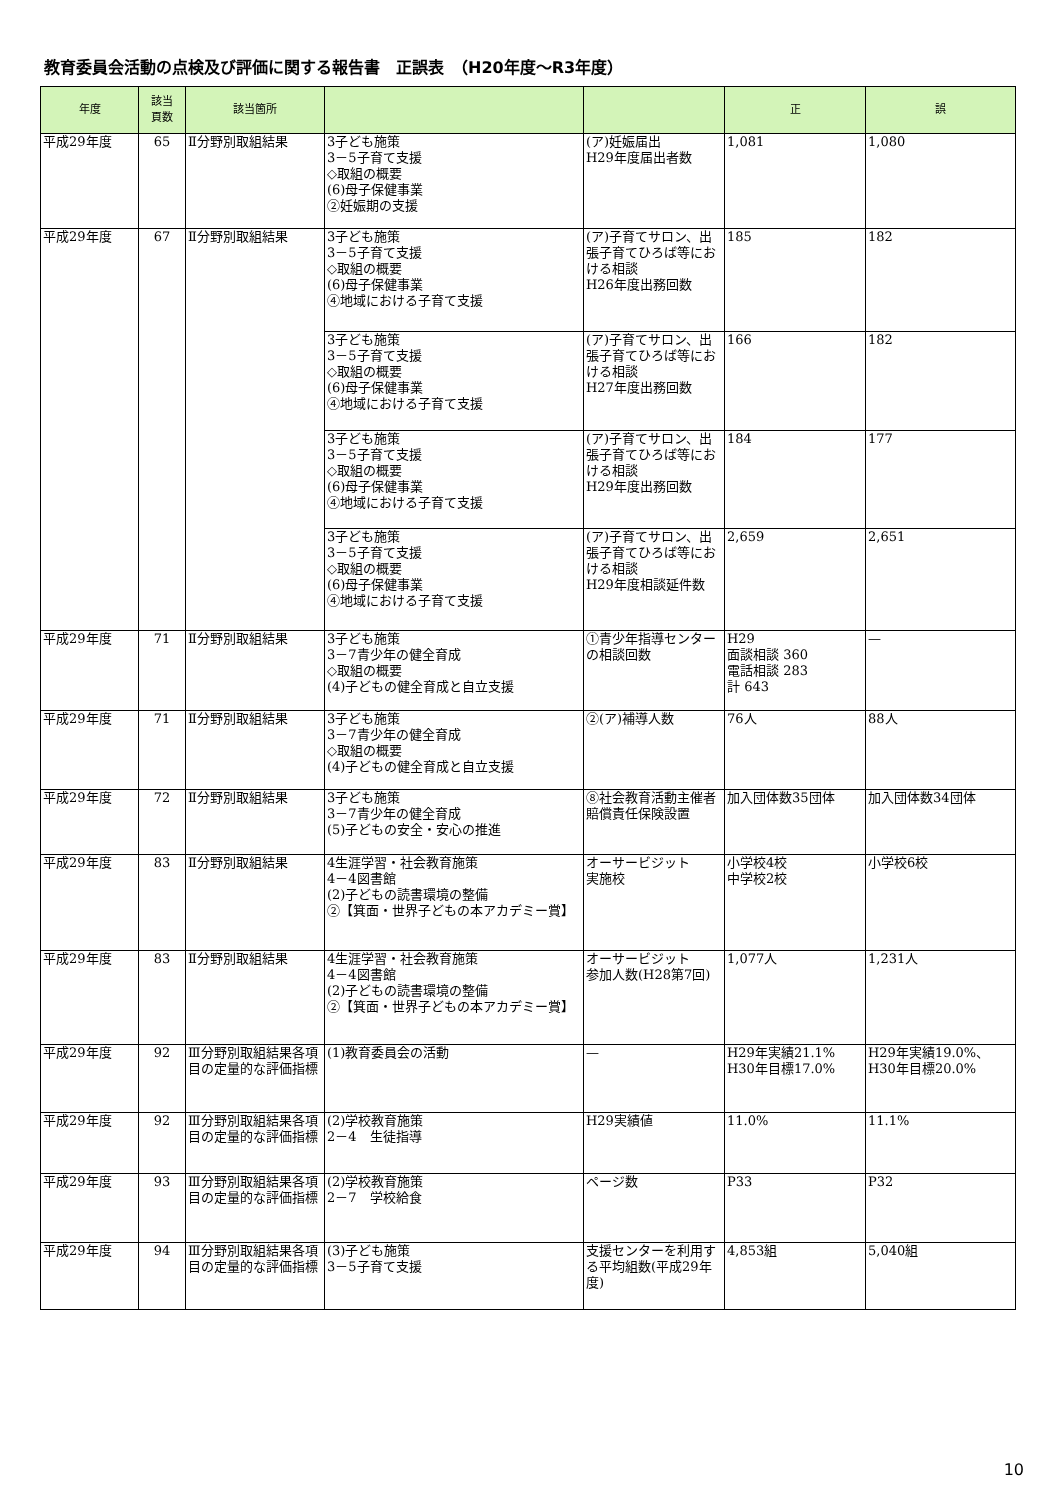教育委員会活動の点検及び評価に関する報告書　正誤表　（H20年度～R3年度）
| 年度 | 該当 頁数 | 該当箇所 | | | 正 | 誤 |
| --- | --- | --- | --- | --- | --- | --- |
| 平成29年度 | 65 | Ⅱ分野別取組結果 | 3子ども施策 3－5子育て支援 ◇取組の概要 (6)母子保健事業 ②妊娠期の支援 | (ア)妊娠届出 H29年度届出者数 | 1,081 | 1,080 |
| 平成29年度 | 67 | Ⅱ分野別取組結果 | 3子ども施策 3－5子育て支援 ◇取組の概要 (6)母子保健事業 ④地域における子育て支援 | (ア)子育てサロン、出張子育てひろば等における相談 H26年度出務回数 | 185 | 182 |
| | | | 3子ども施策 3－5子育て支援 ◇取組の概要 (6)母子保健事業 ④地域における子育て支援 | (ア)子育てサロン、出張子育てひろば等における相談 H27年度出務回数 | 166 | 182 |
| | | | 3子ども施策 3－5子育て支援 ◇取組の概要 (6)母子保健事業 ④地域における子育て支援 | (ア)子育てサロン、出張子育てひろば等における相談 H29年度出務回数 | 184 | 177 |
| | | | 3子ども施策 3－5子育て支援 ◇取組の概要 (6)母子保健事業 ④地域における子育て支援 | (ア)子育てサロン、出張子育てひろば等における相談 H29年度相談延件数 | 2,659 | 2,651 |
| 平成29年度 | 71 | Ⅱ分野別取組結果 | 3子ども施策 3－7青少年の健全育成 ◇取組の概要 (4)子どもの健全育成と自立支援 | ①青少年指導センターの相談回数 | H29 面談相談 360 電話相談 283 計 643 | — |
| 平成29年度 | 71 | Ⅱ分野別取組結果 | 3子ども施策 3－7青少年の健全育成 ◇取組の概要 (4)子どもの健全育成と自立支援 | ②(ア)補導人数 | 76人 | 88人 |
| 平成29年度 | 72 | Ⅱ分野別取組結果 | 3子ども施策 3－7青少年の健全育成 (5)子どもの安全・安心の推進 | ⑧社会教育活動主催者賠償責任保険設置 | 加入団体数35団体 | 加入団体数34団体 |
| 平成29年度 | 83 | Ⅱ分野別取組結果 | 4生涯学習・社会教育施策 4－4図書館 (2)子どもの読書環境の整備 ②【箕面・世界子どもの本アカデミー賞】 | オーサービジット 実施校 | 小学校4校 中学校2校 | 小学校6校 |
| 平成29年度 | 83 | Ⅱ分野別取組結果 | 4生涯学習・社会教育施策 4－4図書館 (2)子どもの読書環境の整備 ②【箕面・世界子どもの本アカデミー賞】 | オーサービジット 参加人数(H28第7回) | 1,077人 | 1,231人 |
| 平成29年度 | 92 | Ⅲ分野別取組結果各項目の定量的な評価指標 | (1)教育委員会の活動 | — | H29年実績21.1% H30年目標17.0% | H29年実績19.0%、 H30年目標20.0% |
| 平成29年度 | 92 | Ⅲ分野別取組結果各項目の定量的な評価指標 | (2)学校教育施策 2－4 生徒指導 | H29実績値 | 11.0% | 11.1% |
| 平成29年度 | 93 | Ⅲ分野別取組結果各項目の定量的な評価指標 | (2)学校教育施策 2－7 学校給食 | ページ数 | P33 | P32 |
| 平成29年度 | 94 | Ⅲ分野別取組結果各項目の定量的な評価指標 | (3)子ども施策 3－5子育て支援 | 支援センターを利用する平均組数(平成29年度) | 4,853組 | 5,040組 |
10